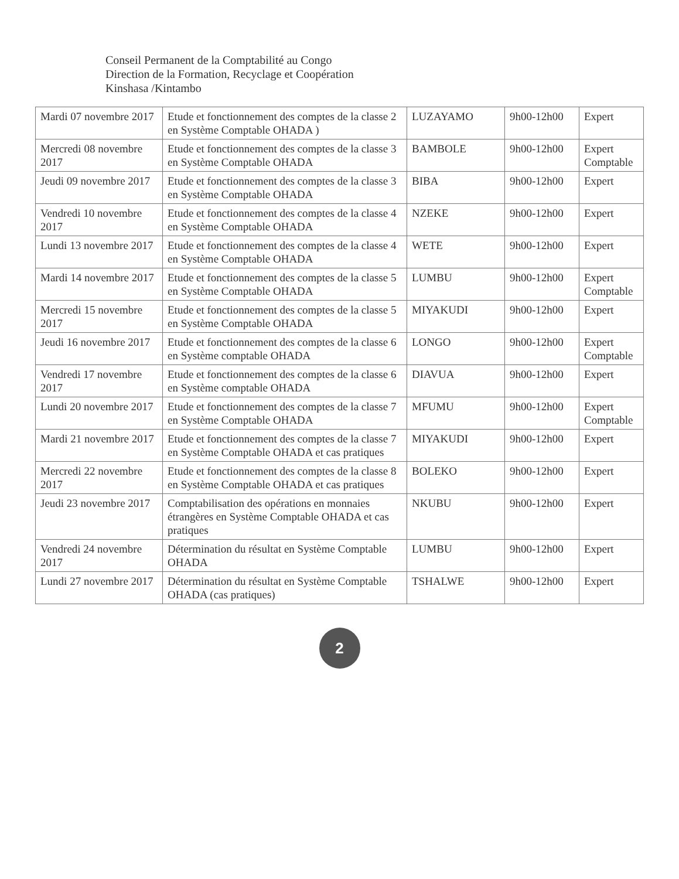Conseil Permanent de la Comptabilité au Congo
Direction de la Formation, Recyclage et Coopération
Kinshasa /Kintambo
| Mardi 07 novembre 2017 | Etude et fonctionnement des comptes de la classe 2 en Système Comptable OHADA ) | LUZAYAMO | 9h00-12h00 | Expert |
| Mercredi 08 novembre 2017 | Etude et fonctionnement des comptes de la classe 3 en Système Comptable OHADA | BAMBOLE | 9h00-12h00 | Expert Comptable |
| Jeudi 09 novembre 2017 | Etude et fonctionnement des comptes de la classe 3 en Système Comptable OHADA | BIBA | 9h00-12h00 | Expert |
| Vendredi 10 novembre 2017 | Etude et fonctionnement des comptes de la classe 4 en Système Comptable OHADA | NZEKE | 9h00-12h00 | Expert |
| Lundi 13 novembre 2017 | Etude et fonctionnement des comptes de la classe 4 en Système Comptable OHADA | WETE | 9h00-12h00 | Expert |
| Mardi 14 novembre 2017 | Etude et fonctionnement des comptes de la classe 5 en Système Comptable OHADA | LUMBU | 9h00-12h00 | Expert Comptable |
| Mercredi 15 novembre 2017 | Etude et fonctionnement des comptes de la classe 5 en Système Comptable OHADA | MIYAKUDI | 9h00-12h00 | Expert |
| Jeudi 16 novembre 2017 | Etude et fonctionnement des comptes de la classe 6 en Système comptable OHADA | LONGO | 9h00-12h00 | Expert Comptable |
| Vendredi 17 novembre 2017 | Etude et fonctionnement des comptes de la classe 6 en Système comptable OHADA | DIAVUA | 9h00-12h00 | Expert |
| Lundi 20 novembre 2017 | Etude et fonctionnement des comptes de la classe 7 en Système Comptable OHADA | MFUMU | 9h00-12h00 | Expert Comptable |
| Mardi 21 novembre 2017 | Etude et fonctionnement des comptes de la classe 7 en Système Comptable OHADA et cas pratiques | MIYAKUDI | 9h00-12h00 | Expert |
| Mercredi 22 novembre 2017 | Etude et fonctionnement des comptes de la classe 8 en Système Comptable OHADA et cas pratiques | BOLEKO | 9h00-12h00 | Expert |
| Jeudi 23 novembre 2017 | Comptabilisation des opérations en monnaies étrangères en Système Comptable OHADA et cas pratiques | NKUBU | 9h00-12h00 | Expert |
| Vendredi 24 novembre 2017 | Détermination du résultat en Système Comptable OHADA | LUMBU | 9h00-12h00 | Expert |
| Lundi 27 novembre 2017 | Détermination du résultat en Système Comptable OHADA (cas pratiques) | TSHALWE | 9h00-12h00 | Expert |
2